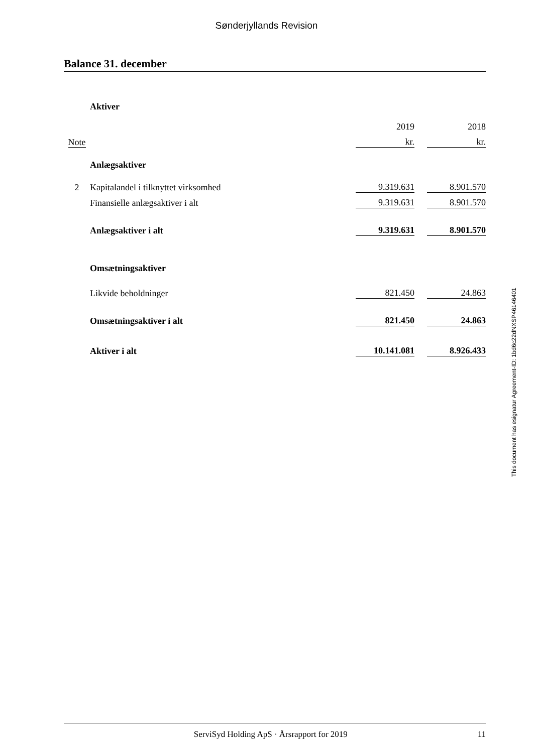Sønderjyllands Revision
Balance 31. december
| | Aktiver | | | |
| | | 2019 | | 2018 |
| Note | | kr. | | kr. |
| | Anlægsaktiver | | | |
| 2 | Kapitalandel i tilknyttet virksomhed | 9.319.631 | | 8.901.570 |
| | Finansielle anlægsaktiver i alt | 9.319.631 | | 8.901.570 |
| | Anlægsaktiver i alt | 9.319.631 | | 8.901.570 |
| | Omsætningsaktiver | | | |
| | Likvide beholdninger | 821.450 | | 24.863 |
| | Omsætningsaktiver i alt | 821.450 | | 24.863 |
| | Aktiver i alt | 10.141.081 | | 8.926.433 |
This document has esignatur Agreement-ID: 1bd6c22dNXSP46146401
ServiSyd Holding ApS · Årsrapport for 2019 11